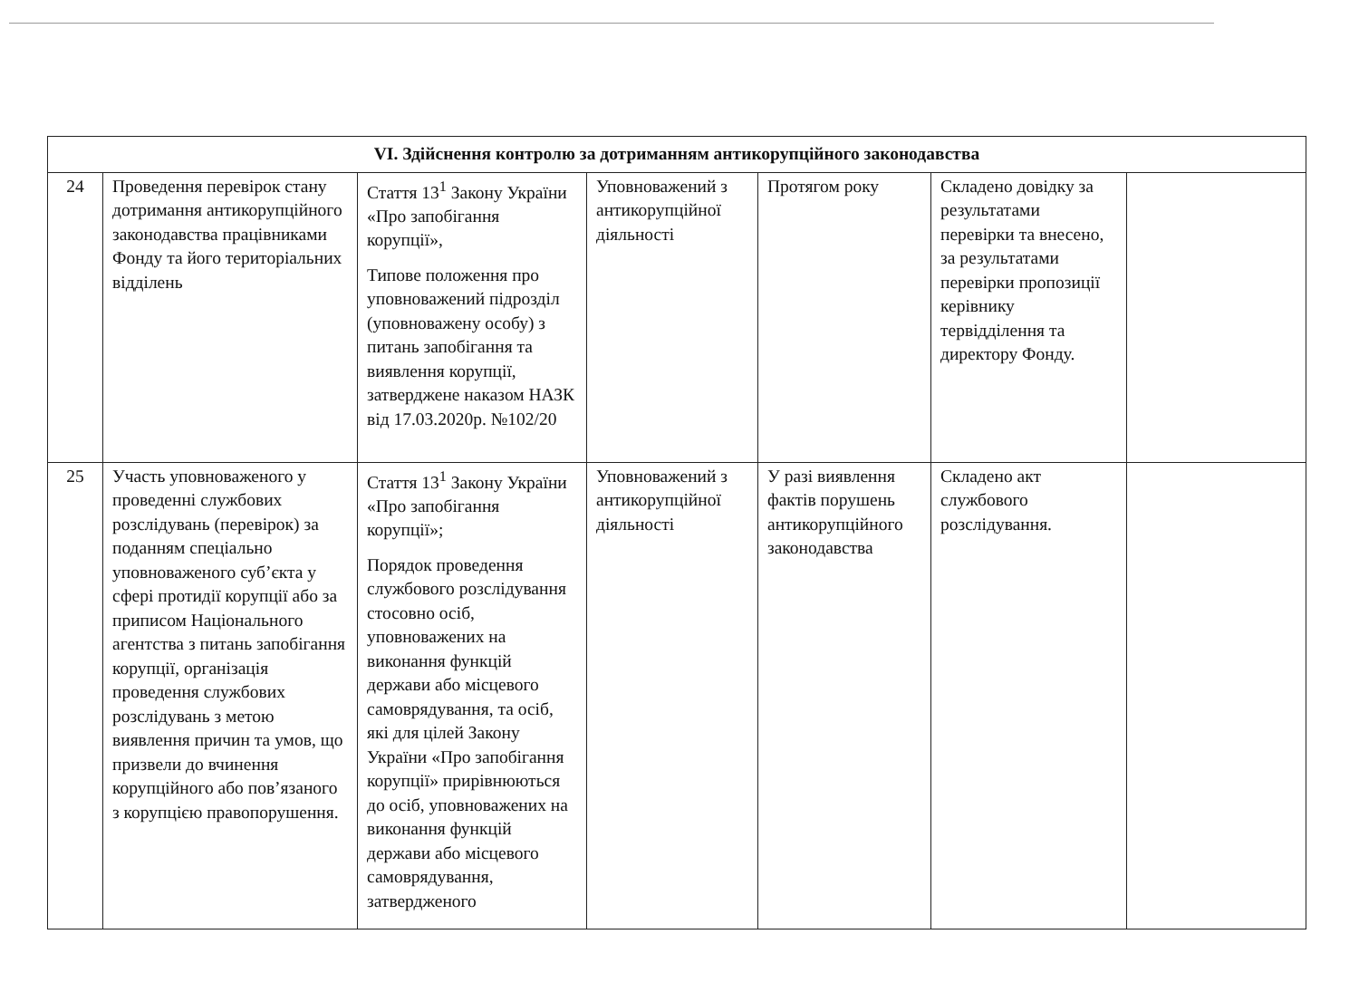| VI. Здійснення контролю за дотриманням антикорупційного законодавства | | | | | | |
| --- | --- | --- | --- | --- | --- | --- |
| 24 | Проведення перевірок стану дотримання антикорупційного законодавства працівниками Фонду та його територіальних відділень | Стаття 13<sup>1</sup> Закону України «Про запобігання корупції», Типове положення про уповноважений підрозділ (уповноважену особу) з питань запобігання та виявлення корупції, затверджене наказом НАЗК від 17.03.2020р. №102/20 | Уповноважений з антикорупційної діяльності | Протягом року | Складено довідку за результатами перевірки та внесено, за результатами перевірки пропозиції керівнику тервідділення та директору Фонду. | |
| 25 | Участь уповноваженого у проведенні службових розслідувань (перевірок) за поданням спеціально уповноваженого суб’єкта у сфері протидії корупції або за приписом Національного агентства з питань запобігання корупції, організація проведення службових розслідувань з метою виявлення причин та умов, що призвели до вчинення корупційного або пов’язаного з корупцією правопорушення. | Стаття 13<sup>1</sup> Закону України «Про запобігання корупції»; Порядок проведення службового розслідування стосовно осіб, уповноважених на виконання функцій держави або місцевого самоврядування, та осіб, які для цілей Закону України «Про запобігання корупції» прирівнюються до осіб, уповноважених на виконання функцій держави або місцевого самоврядування, затвердженого | Уповноважений з антикорупційної діяльності | У разі виявлення фактів порушень антикорупційного законодавства | Складено акт службового розслідування. | |